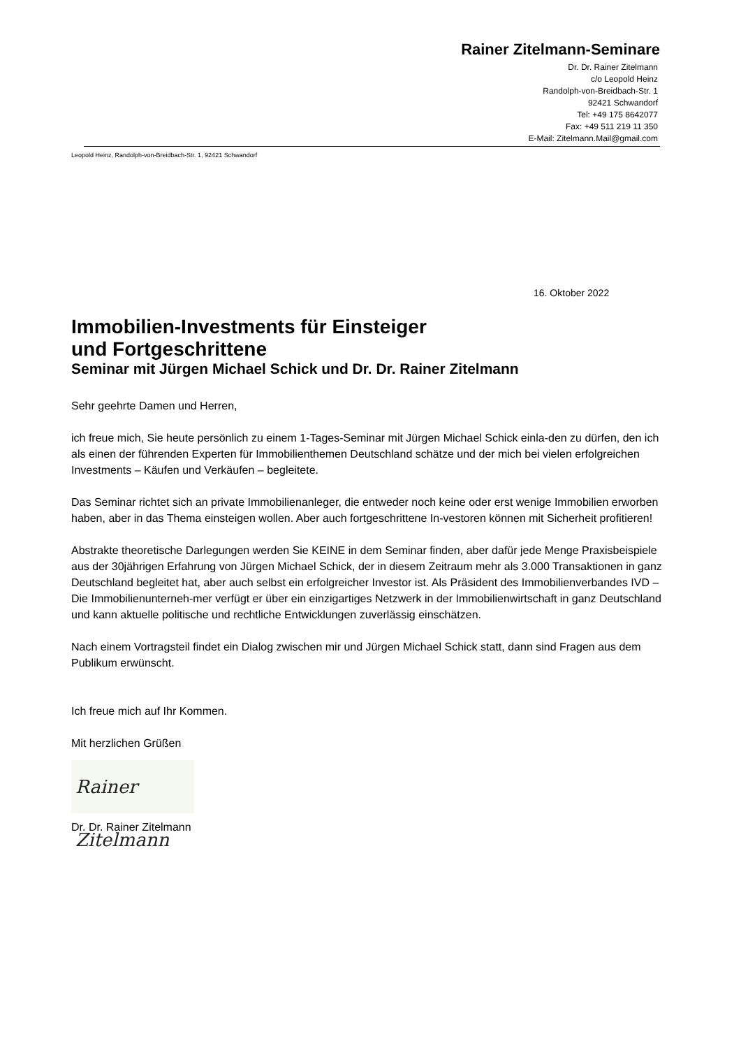Rainer Zitelmann-Seminare
Dr. Dr. Rainer Zitelmann
c/o Leopold Heinz
Randolph-von-Breidbach-Str. 1
92421 Schwandorf
Tel: +49 175 8642077
Fax: +49 511 219 11 350
E-Mail: Zitelmann.Mail@gmail.com
Leopold Heinz, Randolph-von-Breidbach-Str. 1, 92421 Schwandorf
16. Oktober 2022
Immobilien-Investments für Einsteiger
und Fortgeschrittene
Seminar mit Jürgen Michael Schick und Dr. Dr. Rainer Zitelmann
Sehr geehrte Damen und Herren,
ich freue mich, Sie heute persönlich zu einem 1-Tages-Seminar mit Jürgen Michael Schick einla-den zu dürfen, den ich als einen der führenden Experten für Immobilienthemen Deutschland schätze und der mich bei vielen erfolgreichen Investments – Käufen und Verkäufen – begleitete.
Das Seminar richtet sich an private Immobilienanleger, die entweder noch keine oder erst wenige Immobilien erworben haben, aber in das Thema einsteigen wollen. Aber auch fortgeschrittene In-vestoren können mit Sicherheit profitieren!
Abstrakte theoretische Darlegungen werden Sie KEINE in dem Seminar finden, aber dafür jede Menge Praxisbeispiele aus der 30jährigen Erfahrung von Jürgen Michael Schick, der in diesem Zeitraum mehr als 3.000 Transaktionen in ganz Deutschland begleitet hat, aber auch selbst ein erfolgreicher Investor ist. Als Präsident des Immobilienverbandes IVD – Die Immobilienunterneh-mer verfügt er über ein einzigartiges Netzwerk in der Immobilienwirtschaft in ganz Deutschland und kann aktuelle politische und rechtliche Entwicklungen zuverlässig einschätzen.
Nach einem Vortragsteil findet ein Dialog zwischen mir und Jürgen Michael Schick statt, dann sind Fragen aus dem Publikum erwünscht.
Ich freue mich auf Ihr Kommen.
Mit herzlichen Grüßen
Rainer Zitelmann
Dr. Dr. Rainer Zitelmann